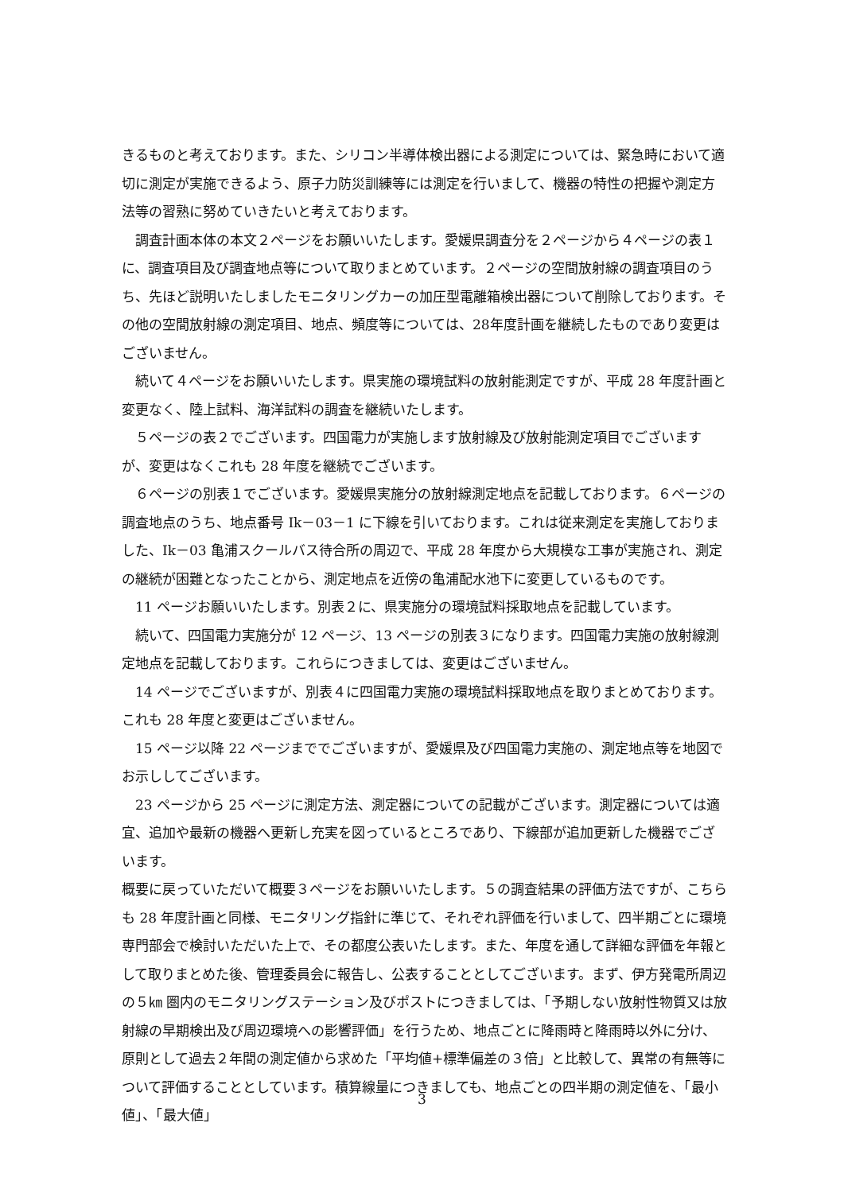きるものと考えております。また、シリコン半導体検出器による測定については、緊急時において適切に測定が実施できるよう、原子力防災訓練等には測定を行いまして、機器の特性の把握や測定方法等の習熟に努めていきたいと考えております。
　調査計画本体の本文２ページをお願いいたします。愛媛県調査分を２ページから４ページの表１に、調査項目及び調査地点等について取りまとめています。２ページの空間放射線の調査項目のうち、先ほど説明いたしましたモニタリングカーの加圧型電離箱検出器について削除しております。その他の空間放射線の測定項目、地点、頻度等については、28年度計画を継続したものであり変更はございません。
　続いて４ページをお願いいたします。県実施の環境試料の放射能測定ですが、平成 28 年度計画と変更なく、陸上試料、海洋試料の調査を継続いたします。
　５ページの表２でございます。四国電力が実施します放射線及び放射能測定項目でございますが、変更はなくこれも 28 年度を継続でございます。
　６ページの別表１でございます。愛媛県実施分の放射線測定地点を記載しております。６ページの調査地点のうち、地点番号 Ik－03－1 に下線を引いております。これは従来測定を実施しておりました、Ik－03 亀浦スクールバス待合所の周辺で、平成 28 年度から大規模な工事が実施され、測定の継続が困難となったことから、測定地点を近傍の亀浦配水池下に変更しているものです。
　11 ページお願いいたします。別表２に、県実施分の環境試料採取地点を記載しています。
　続いて、四国電力実施分が 12 ページ、13 ページの別表３になります。四国電力実施の放射線測定地点を記載しております。これらにつきましては、変更はございません。
　14 ページでございますが、別表４に四国電力実施の環境試料採取地点を取りまとめております。これも 28 年度と変更はございません。
　15 ページ以降 22 ページまででございますが、愛媛県及び四国電力実施の、測定地点等を地図でお示ししてございます。
　23 ページから 25 ページに測定方法、測定器についての記載がございます。測定器については適宜、追加や最新の機器へ更新し充実を図っているところであり、下線部が追加更新した機器でございます。
概要に戻っていただいて概要３ページをお願いいたします。５の調査結果の評価方法ですが、こちらも 28 年度計画と同様、モニタリング指針に準じて、それぞれ評価を行いまして、四半期ごとに環境専門部会で検討いただいた上で、その都度公表いたします。また、年度を通して詳細な評価を年報として取りまとめた後、管理委員会に報告し、公表することとしてございます。まず、伊方発電所周辺の５㎞ 圏内のモニタリングステーション及びポストにつきましては、「予期しない放射性物質又は放射線の早期検出及び周辺環境への影響評価」を行うため、地点ごとに降雨時と降雨時以外に分け、原則として過去２年間の測定値から求めた「平均値+標準偏差の３倍」と比較して、異常の有無等について評価することとしています。積算線量につきましても、地点ごとの四半期の測定値を、「最小値」、「最大値」
3